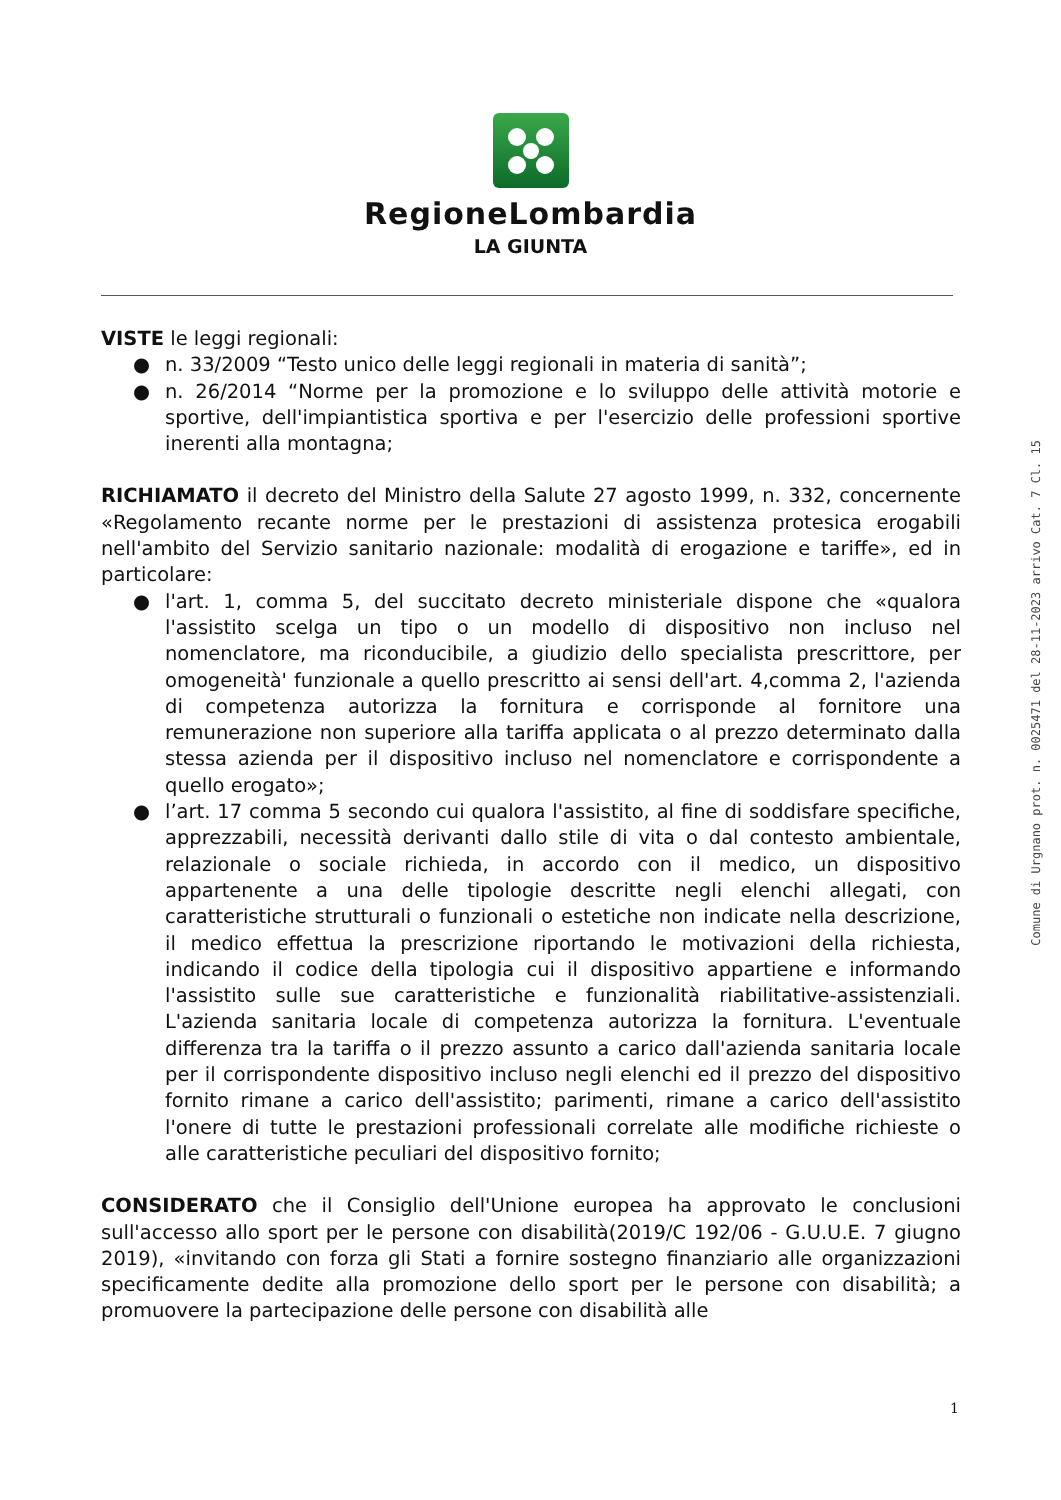RegioneLombardia
LA GIUNTA
VISTE le leggi regionali:
● n. 33/2009 “Testo unico delle leggi regionali in materia di sanità”;
● n. 26/2014 “Norme per la promozione e lo sviluppo delle attività motorie e sportive, dell'impiantistica sportiva e per l'esercizio delle professioni sportive inerenti alla montagna;
RICHIAMATO il decreto del Ministro della Salute 27 agosto 1999, n. 332, concernente «Regolamento recante norme per le prestazioni di assistenza protesica erogabili nell'ambito del Servizio sanitario nazionale: modalità di erogazione e tariffe», ed in particolare:
● l'art. 1, comma 5, del succitato decreto ministeriale dispone che «qualora l'assistito scelga un tipo o un modello di dispositivo non incluso nel nomenclatore, ma riconducibile, a giudizio dello specialista prescrittore, per omogeneità' funzionale a quello prescritto ai sensi dell'art. 4,comma 2, l'azienda di competenza autorizza la fornitura e corrisponde al fornitore una remunerazione non superiore alla tariffa applicata o al prezzo determinato dalla stessa azienda per il dispositivo incluso nel nomenclatore e corrispondente a quello erogato»;
● l’art. 17 comma 5 secondo cui qualora l'assistito, al fine di soddisfare specifiche, apprezzabili, necessità derivanti dallo stile di vita o dal contesto ambientale, relazionale o sociale richieda, in accordo con il medico, un dispositivo appartenente a una delle tipologie descritte negli elenchi allegati, con caratteristiche strutturali o funzionali o estetiche non indicate nella descrizione, il medico effettua la prescrizione riportando le motivazioni della richiesta, indicando il codice della tipologia cui il dispositivo appartiene e informando l'assistito sulle sue caratteristiche e funzionalità riabilitative-assistenziali. L'azienda sanitaria locale di competenza autorizza la fornitura. L'eventuale differenza tra la tariffa o il prezzo assunto a carico dall'azienda sanitaria locale per il corrispondente dispositivo incluso negli elenchi ed il prezzo del dispositivo fornito rimane a carico dell'assistito; parimenti, rimane a carico dell'assistito l'onere di tutte le prestazioni professionali correlate alle modifiche richieste o alle caratteristiche peculiari del dispositivo fornito;
CONSIDERATO che il Consiglio dell'Unione europea ha approvato le conclusioni sull'accesso allo sport per le persone con disabilità(2019/C 192/06 - G.U.U.E. 7 giugno 2019), «invitando con forza gli Stati a fornire sostegno finanziario alle organizzazioni specificamente dedite alla promozione dello sport per le persone con disabilità; a promuovere la partecipazione delle persone con disabilità alle
Comune di Urgnano prot. n. 0025471 del 28-11-2023 arrivo Cat. 7 Cl. 15
1